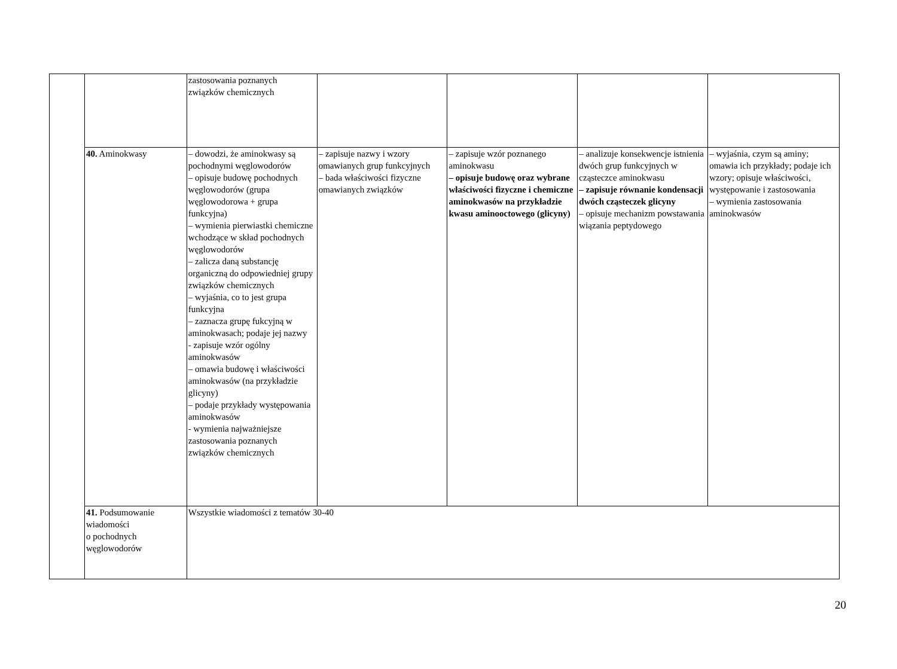| | | zastosowania poznanych związków chemicznych | | | | |
| | 40. Aminokwasy | – dowodzi, że aminokwasy są pochodnymi węglowodorów – opisuje budowę pochodnych węglowodorów (grupa węglowodorowa + grupa funkcyjna) – wymienia pierwiastki chemiczne wchodzące w skład pochodnych węglowodorów – zalicza daną substancję organiczną do odpowiedniej grupy związków chemicznych – wyjaśnia, co to jest grupa funkcyjna – zaznacza grupę fukcyjną w aminokwasach; podaje jej nazwy - zapisuje wzór ogólny aminokwasów – omawia budowę i właściwości aminokwasów (na przykładzie glicyny) – podaje przykłady występowania aminokwasów - wymienia najważniejsze zastosowania poznanych związków chemicznych | – zapisuje nazwy i wzory omawianych grup funkcyjnych – bada właściwości fizyczne omawianych związków | – zapisuje wzór poznanego aminokwasu – opisuje budowę oraz wybrane właściwości fizyczne i chemiczne aminokwasów na przykładzie kwasu aminooctowego (glicyny) | – analizuje konsekwencje istnienia dwóch grup funkcyjnych w cząsteczce aminokwasu – zapisuje równanie kondensacji dwóch cząsteczek glicyny – opisuje mechanizm powstawania wiązania peptydowego | – wyjaśnia, czym są aminy; omawia ich przykłady; podaje ich wzory; opisuje właściwości, występowanie i zastosowania – wymienia zastosowania aminokwasów |
| | 41. Podsumowanie wiadomości o pochodnych węglowodorów | Wszystkie wiadomości z tematów 30-40 | | | | |
20